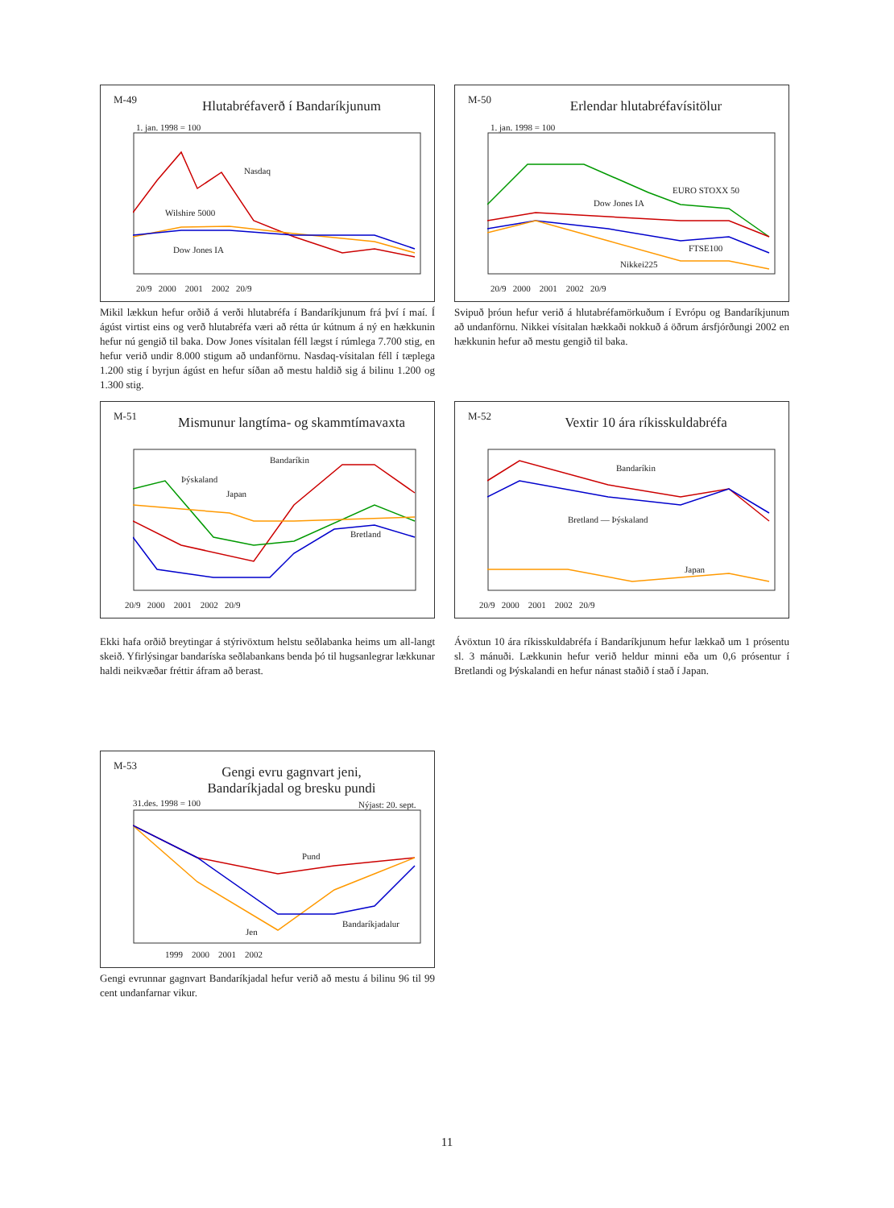M-49
Hlutabréfaverð í Bandaríkjunum
Nasdaq
Wilshire 5000
Dow Jones IA
1. jan. 1998 = 100
20/9 2000 2001 2002 20/9
Mikil lækkun hefur orðið á verði hlutabréfa í Bandaríkjunum frá því í maí. Í ágúst virtist eins og verð hlutabréfa væri að rétta úr kútnum á ný en hækkunin hefur nú gengið til baka. Dow Jones vísitalan féll lægst í rúmlega 7.700 stig, en hefur verið undir 8.000 stigum að undanförnu. Nasdaq-vísitalan féll í tæplega 1.200 stig í byrjun ágúst en hefur síðan að mestu haldið sig á bilinu 1.200 og 1.300 stig.
M-50
Erlendar hlutabréfavísitölur
EURO STOXX 50
Dow Jones IA
FTSE100
Nikkei225
1. jan. 1998 = 100
20/9 2000 2001 2002 20/9
Svipuð þróun hefur verið á hlutabréfamörkuðum í Evrópu og Bandaríkjunum að undanförnu. Nikkei vísitalan hækkaði nokkuð á öðrum ársfjórðungi 2002 en hækkunin hefur að mestu gengið til baka.
M-51
Mismunur langtíma- og skammtímavaxta
Bandaríkin
Þýskaland
Japan
Bretland
20/9 2000 2001 2002 20/9
Ekki hafa orðið breytingar á stýrivöxtum helstu seðlabanka heims um all-langt skeið. Yfirlýsingar bandaríska seðlabankans benda þó til hugsanlegrar lækkunar haldi neikvæðar fréttir áfram að berast.
M-52
Vextir 10 ára ríkisskuldabréfa
Bandaríkin
Bretland — Þýskaland
Japan
20/9 2000 2001 2002 20/9
Ávöxtun 10 ára ríkisskuldabréfa í Bandaríkjunum hefur lækkað um 1 prósentu sl. 3 mánuði. Lækkunin hefur verið heldur minni eða um 0,6 prósentur í Bretlandi og Þýskalandi en hefur nánast staðið í stað í Japan.
M-53
Gengi evru gagnvart jeni,
Bandaríkjadal og bresku pundi
31.des. 1998 = 100 Nýjast: 20. sept.
Pund
Bandaríkjadalur
Jen
1999 2000 2001 2002
Gengi evrunnar gagnvart Bandaríkjadal hefur verið að mestu á bilinu 96 til 99 cent undanfarnar vikur.
11